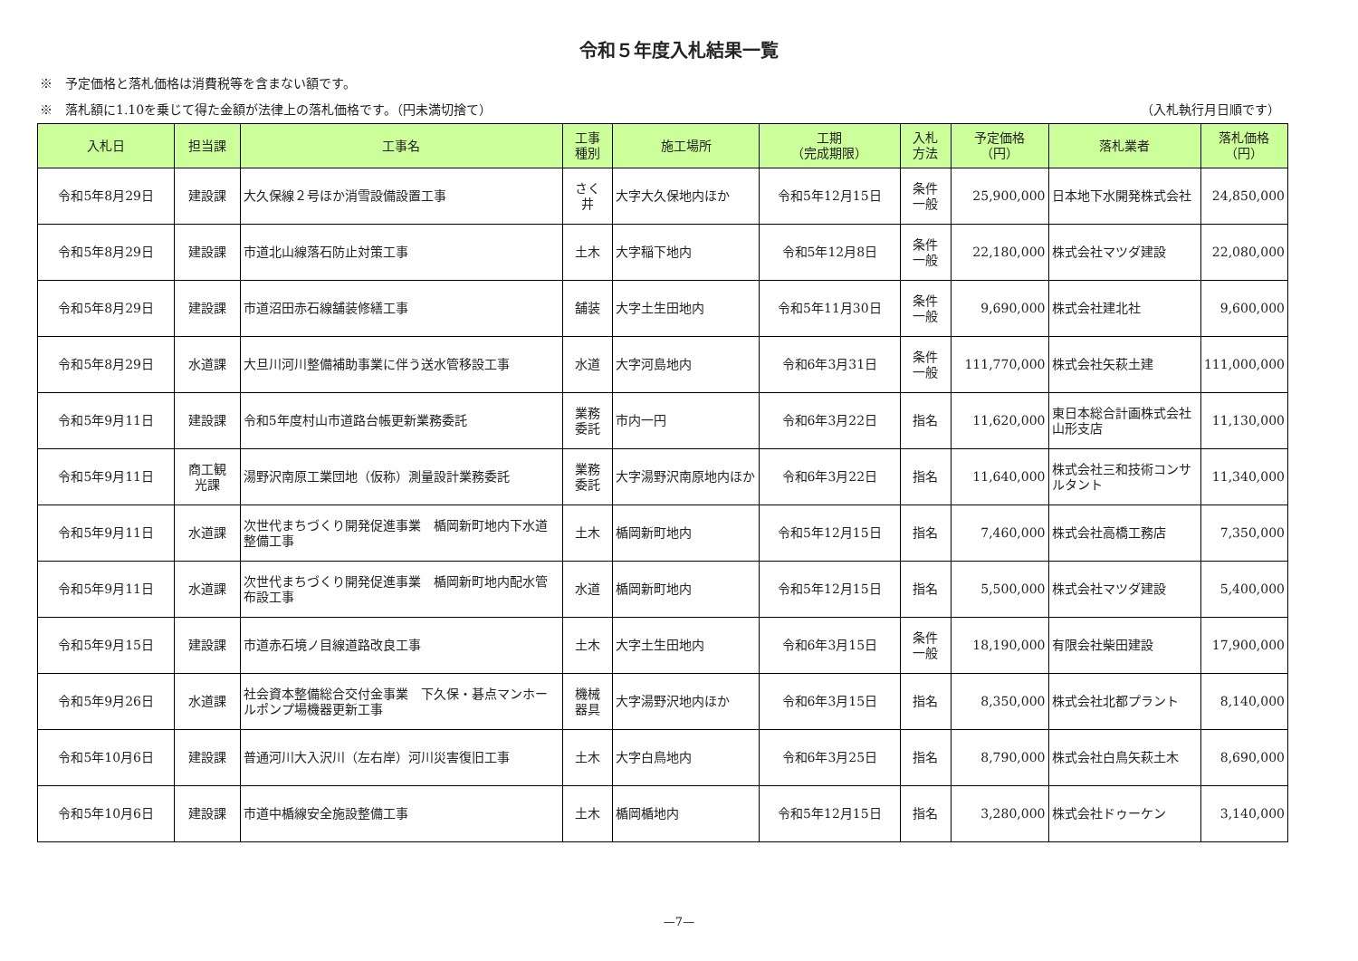令和５年度入札結果一覧
※　予定価格と落札価格は消費税等を含まない額です。
※　落札額に1.10を乗じて得た金額が法律上の落札価格です。（円未満切捨て） （入札執行月日順です）
| 入札日 | 担当課 | 工事名 | 工事 種別 | 施工場所 | 工期 （完成期限） | 入札 方法 | 予定価格 （円） | 落札業者 | 落札価格 （円） |
| --- | --- | --- | --- | --- | --- | --- | --- | --- | --- |
| 令和5年8月29日 | 建設課 | 大久保線２号ほか消雪設備設置工事 | さく 井 | 大字大久保地内ほか | 令和5年12月15日 | 条件 一般 | 25,900,000 | 日本地下水開発株式会社 | 24,850,000 |
| 令和5年8月29日 | 建設課 | 市道北山線落石防止対策工事 | 土木 | 大字稲下地内 | 令和5年12月8日 | 条件 一般 | 22,180,000 | 株式会社マツダ建設 | 22,080,000 |
| 令和5年8月29日 | 建設課 | 市道沼田赤石線舗装修繕工事 | 舗装 | 大字土生田地内 | 令和5年11月30日 | 条件 一般 | 9,690,000 | 株式会社建北社 | 9,600,000 |
| 令和5年8月29日 | 水道課 | 大旦川河川整備補助事業に伴う送水管移設工事 | 水道 | 大字河島地内 | 令和6年3月31日 | 条件 一般 | 111,770,000 | 株式会社矢萩土建 | 111,000,000 |
| 令和5年9月11日 | 建設課 | 令和5年度村山市道路台帳更新業務委託 | 業務 委託 | 市内一円 | 令和6年3月22日 | 指名 | 11,620,000 | 東日本総合計画株式会社 山形支店 | 11,130,000 |
| 令和5年9月11日 | 商工観 光課 | 湯野沢南原工業団地（仮称）測量設計業務委託 | 業務 委託 | 大字湯野沢南原地内ほか | 令和6年3月22日 | 指名 | 11,640,000 | 株式会社三和技術コンサルタント | 11,340,000 |
| 令和5年9月11日 | 水道課 | 次世代まちづくり開発促進事業 楯岡新町地内下水道整備工事 | 土木 | 楯岡新町地内 | 令和5年12月15日 | 指名 | 7,460,000 | 株式会社高橋工務店 | 7,350,000 |
| 令和5年9月11日 | 水道課 | 次世代まちづくり開発促進事業 楯岡新町地内配水管布設工事 | 水道 | 楯岡新町地内 | 令和5年12月15日 | 指名 | 5,500,000 | 株式会社マツダ建設 | 5,400,000 |
| 令和5年9月15日 | 建設課 | 市道赤石境ノ目線道路改良工事 | 土木 | 大字土生田地内 | 令和6年3月15日 | 条件 一般 | 18,190,000 | 有限会社柴田建設 | 17,900,000 |
| 令和5年9月26日 | 水道課 | 社会資本整備総合交付金事業 下久保・碁点マンホールポンプ場機器更新工事 | 機械 器具 | 大字湯野沢地内ほか | 令和6年3月15日 | 指名 | 8,350,000 | 株式会社北都プラント | 8,140,000 |
| 令和5年10月6日 | 建設課 | 普通河川大入沢川（左右岸）河川災害復旧工事 | 土木 | 大字白鳥地内 | 令和6年3月25日 | 指名 | 8,790,000 | 株式会社白鳥矢萩土木 | 8,690,000 |
| 令和5年10月6日 | 建設課 | 市道中楯線安全施設整備工事 | 土木 | 楯岡楯地内 | 令和5年12月15日 | 指名 | 3,280,000 | 株式会社ドゥーケン | 3,140,000 |
—7—